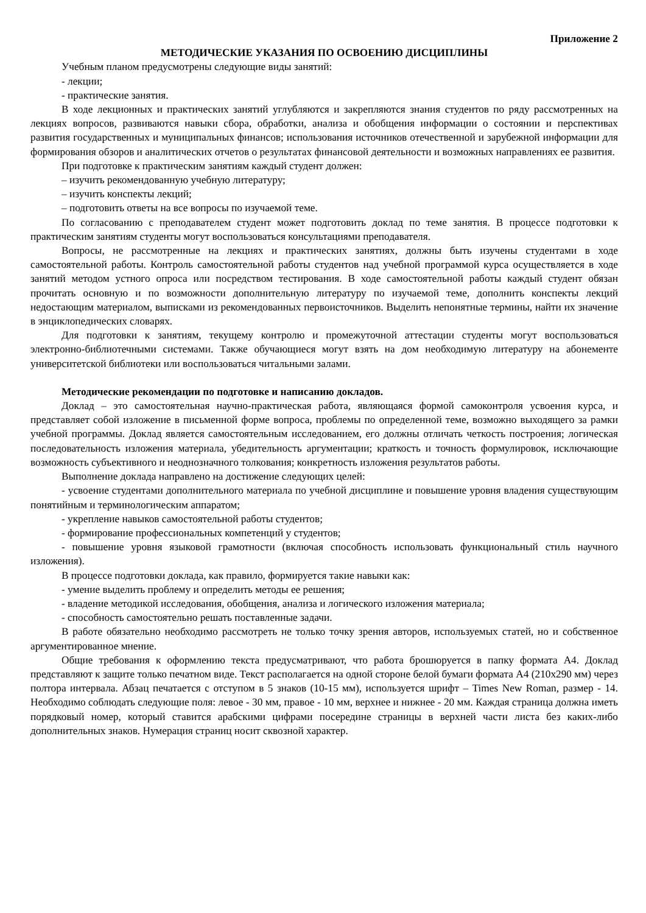Приложение 2
МЕТОДИЧЕСКИЕ УКАЗАНИЯ ПО ОСВОЕНИЮ ДИСЦИПЛИНЫ
Учебным планом предусмотрены следующие виды занятий:
- лекции;
- практические занятия.
В ходе лекционных и практических занятий углубляются и закрепляются знания студентов по ряду рассмотренных на лекциях вопросов, развиваются навыки сбора, обработки, анализа и обобщения информации о состоянии и перспективах развития государственных и муниципальных финансов; использования источников отечественной и зарубежной информации для формирования обзоров и аналитических отчетов о результатах финансовой деятельности и возможных направлениях ее развития.
При подготовке к практическим занятиям каждый студент должен:
– изучить рекомендованную учебную литературу;
– изучить конспекты лекций;
– подготовить ответы на все вопросы по изучаемой теме.
По согласованию с преподавателем студент может подготовить доклад по теме занятия. В процессе подготовки к практическим занятиям студенты могут воспользоваться консультациями преподавателя.
Вопросы, не рассмотренные на лекциях и практических занятиях, должны быть изучены студентами в ходе самостоятельной работы. Контроль самостоятельной работы студентов над учебной программой курса осуществляется в ходе занятий методом устного опроса или посредством тестирования. В ходе самостоятельной работы каждый студент обязан прочитать основную и по возможности дополнительную литературу по изучаемой теме, дополнить конспекты лекций недостающим материалом, выписками из рекомендованных первоисточников. Выделить непонятные термины, найти их значение в энциклопедических словарях.
Для подготовки к занятиям, текущему контролю и промежуточной аттестации студенты могут воспользоваться электронно-библиотечными системами. Также обучающиеся могут взять на дом необходимую литературу на абонементе университетской библиотеки или воспользоваться читальными залами.
Методические рекомендации по подготовке и написанию докладов.
Доклад – это самостоятельная научно-практическая работа, являющаяся формой самоконтроля усвоения курса, и представляет собой изложение в письменной форме вопроса, проблемы по определенной теме, возможно выходящего за рамки учебной программы. Доклад является самостоятельным исследованием, его должны отличать четкость построения; логическая последовательность изложения материала, убедительность аргументации; краткость и точность формулировок, исключающие возможность субъективного и неоднозначного толкования; конкретность изложения результатов работы.
Выполнение доклада направлено на достижение следующих целей:
- усвоение студентами дополнительного материала по учебной дисциплине и повышение уровня владения существующим понятийным и терминологическим аппаратом;
- укрепление навыков самостоятельной работы студентов;
- формирование профессиональных компетенций у студентов;
- повышение уровня языковой грамотности (включая способность использовать функциональный стиль научного изложения).
В процессе подготовки доклада, как правило, формируется такие навыки как:
- умение выделить проблему и определить методы ее решения;
- владение методикой исследования, обобщения, анализа и логического изложения материала;
- способность самостоятельно решать поставленные задачи.
В работе обязательно необходимо рассмотреть не только точку зрения авторов, используемых статей, но и собственное аргументированное мнение.
Общие требования к оформлению текста предусматривают, что работа брошюруется в папку формата А4. Доклад представляют к защите только печатном виде. Текст располагается на одной стороне белой бумаги формата А4 (210х290 мм) через полтора интервала. Абзац печатается с отступом в 5 знаков (10-15 мм), используется шрифт – Times New Roman, размер - 14. Необходимо соблюдать следующие поля: левое - 30 мм, правое - 10 мм, верхнее и нижнее - 20 мм. Каждая страница должна иметь порядковый номер, который ставится арабскими цифрами посередине страницы в верхней части листа без каких-либо дополнительных знаков. Нумерация страниц носит сквозной характер.